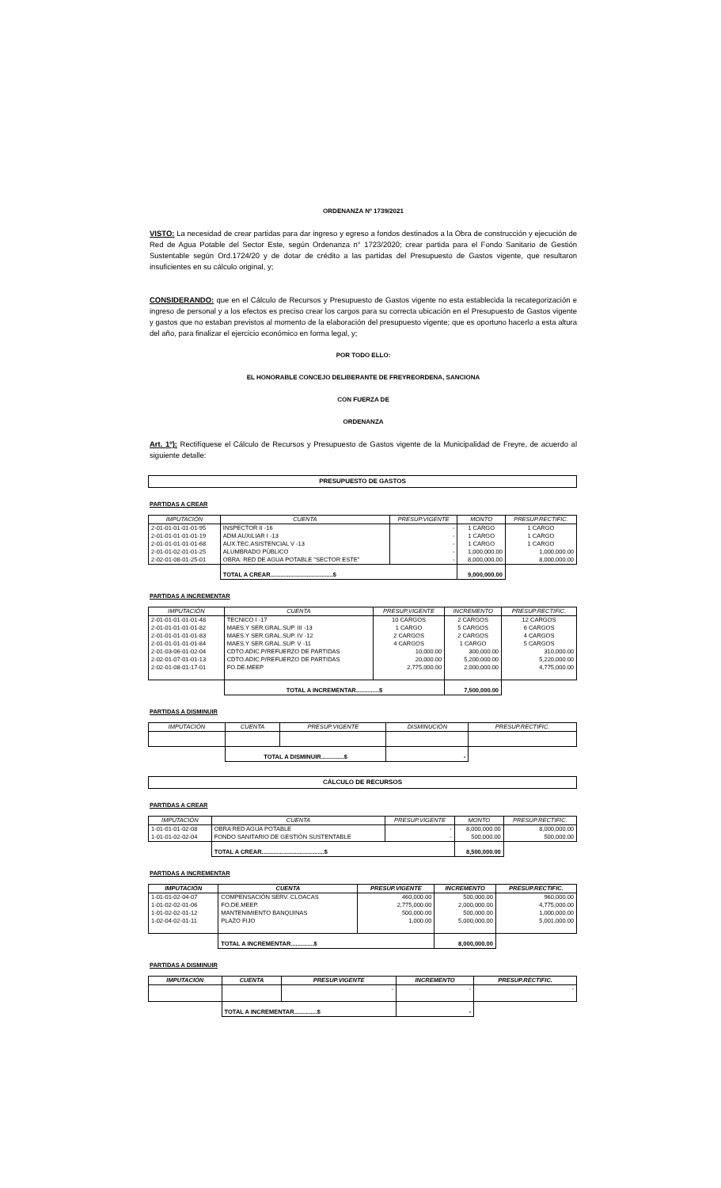ORDENANZA Nº 1739/2021
VISTO: La necesidad de crear partidas para dar ingreso y egreso a fondos destinados a la Obra de construcción y ejecución de Red de Agua Potable del Sector Este, según Ordenanza n° 1723/2020; crear partida para el Fondo Sanitario de Gestión Sustentable según Ord.1724/20 y de dotar de crédito a las partidas del Presupuesto de Gastos vigente, que resultaron insuficientes en su cálculo original, y;
CONSIDERANDO: que en el Cálculo de Recursos y Presupuesto de Gastos vigente no esta establecida la recategorización e ingreso de personal y a los efectos es preciso crear los cargos para su correcta ubicación en el Presupuesto de Gastos vigente y gastos que no estaban previstos al momento de la elaboración del presupuesto vigente; que es oportuno hacerlo a esta altura del año, para finalizar el ejercicio económico en forma legal, y;
POR TODO ELLO:
EL HONORABLE CONCEJO DELIBERANTE DE FREYREORDENA, SANCIONA
CON FUERZA DE
ORDENANZA
Art. 1º): Rectifíquese el Cálculo de Recursos y Presupuesto de Gastos vigente de la Municipalidad de Freyre, de acuerdo al siguiente detalle:
PRESUPUESTO DE GASTOS
PARTIDAS A CREAR
| IMPUTACIÓN | CUENTA | PRESUP.VIGENTE | MONTO | PRESUP.RECTIFIC. |
| --- | --- | --- | --- | --- |
| 2-01-01-01-01-01-95 | INSPECTOR II -16 | - | 1 CARGO | 1 CARGO |
| 2-01-01-01-01-01-19 | ADM.AUXILIAR I -13 | - | 1 CARGO | 1 CARGO |
| 2-01-01-01-01-01-68 | AUX.TEC.ASISTENCIAL V -13 | - | 1 CARGO | 1 CARGO |
| 2-01-01-02-01-01-25 | ALUMBRADO PÚBLICO | - | 1,000,000.00 | 1,000,000.00 |
| 2-02-01-08-01-25-01 | OBRA: RED DE AGUA POTABLE "SECTOR ESTE" | - | 8,000,000.00 | 8,000,000.00 |
| | TOTAL A CREAR......................................$ | | 9,000,000.00 | |
PARTIDAS A INCREMENTAR
| IMPUTACIÓN | CUENTA | PRESUP.VIGENTE | INCREMENTO | PRESUP.RECTIFIC. |
| --- | --- | --- | --- | --- |
| 2-01-01-01-01-01-48 | TECNICO I -17 | 10 CARGOS | 2 CARGOS | 12 CARGOS |
| 2-01-01-01-01-01-82 | MAES.Y SER.GRAL.SUP. III -13 | 1 CARGO | 5 CARGOS | 6 CARGOS |
| 2-01-01-01-01-01-83 | MAES.Y SER.GRAL.SUP. IV -12 | 2 CARGOS | 2 CARGOS | 4 CARGOS |
| 2-01-01-01-01-01-84 | MAES.Y SER.GRAL.SUP. V -11 | 4 CARGOS | 1 CARGO | 5 CARGOS |
| 2-01-03-06-01-02-04 | CDTO.ADIC.P/REFUERZO DE PARTIDAS | 10,000.00 | 300,000.00 | 310,000.00 |
| 2-02-01-07-01-01-13 | CDTO.ADIC.P/REFUERZO DE PARTIDAS | 20,000.00 | 5,200,000.00 | 5,220,000.00 |
| 2-02-01-08-01-17-01 | FO.DE.MEEP | 2,775,000.00 | 2,000,000.00 | 4,775,000.00 |
| | TOTAL A INCREMENTAR..............$ | | 7,500,000.00 | |
PARTIDAS A DISMINUIR
| IMPUTACIÓN | CUENTA | PRESUP.VIGENTE | DISMINUCIÓN | PRESUP.RECTIFIC. |
| --- | --- | --- | --- | --- |
| | TOTAL A DISMINUIR..............$ | | - | |
CÁLCULO DE RECURSOS
PARTIDAS A CREAR
| IMPUTACIÓN | CUENTA | PRESUP.VIGENTE | MONTO | PRESUP.RECTIFIC. |
| --- | --- | --- | --- | --- |
| 1-01-01-01-02-08 | OBRA RED AGUA POTABLE | - | 8,000,000.00 | 8,000,000.00 |
| 1-01-01-02-02-04 | FONDO SANITARIO DE GESTIÓN SUSTENTABLE | - | 500,000.00 | 500,000.00 |
| | TOTAL A CREAR......................................$ | | 8,500,000.00 | |
PARTIDAS A INCREMENTAR
| IMPUTACIÓN | CUENTA | PRESUP.VIGENTE | INCREMENTO | PRESUP.RECTIFIC. |
| --- | --- | --- | --- | --- |
| 1-01-01-02-04-07 | COMPENSACIÓN SERV. CLOACAS | 460,000.00 | 500,000.00 | 960,000.00 |
| 1-01-02-02-01-06 | FO.DE.MEEP. | 2,775,000.00 | 2,000,000.00 | 4,775,000.00 |
| 1-01-02-02-01-12 | MANTENIMIENTO BANQUINAS | 500,000.00 | 500,000.00 | 1,000,000.00 |
| 1-02-04-02-01-11 | PLAZO FIJO | 1,000.00 | 5,000,000.00 | 5,001,000.00 |
| | TOTAL A INCREMENTAR..............$ | | 8,000,000.00 | |
PARTIDAS A DISMINUIR
| IMPUTACIÓN | CUENTA | PRESUP.VIGENTE | INCREMENTO | PRESUP.RECTIFIC. |
| --- | --- | --- | --- | --- |
| | | - | - | - |
| | TOTAL A INCREMENTAR..............$ | | - | |